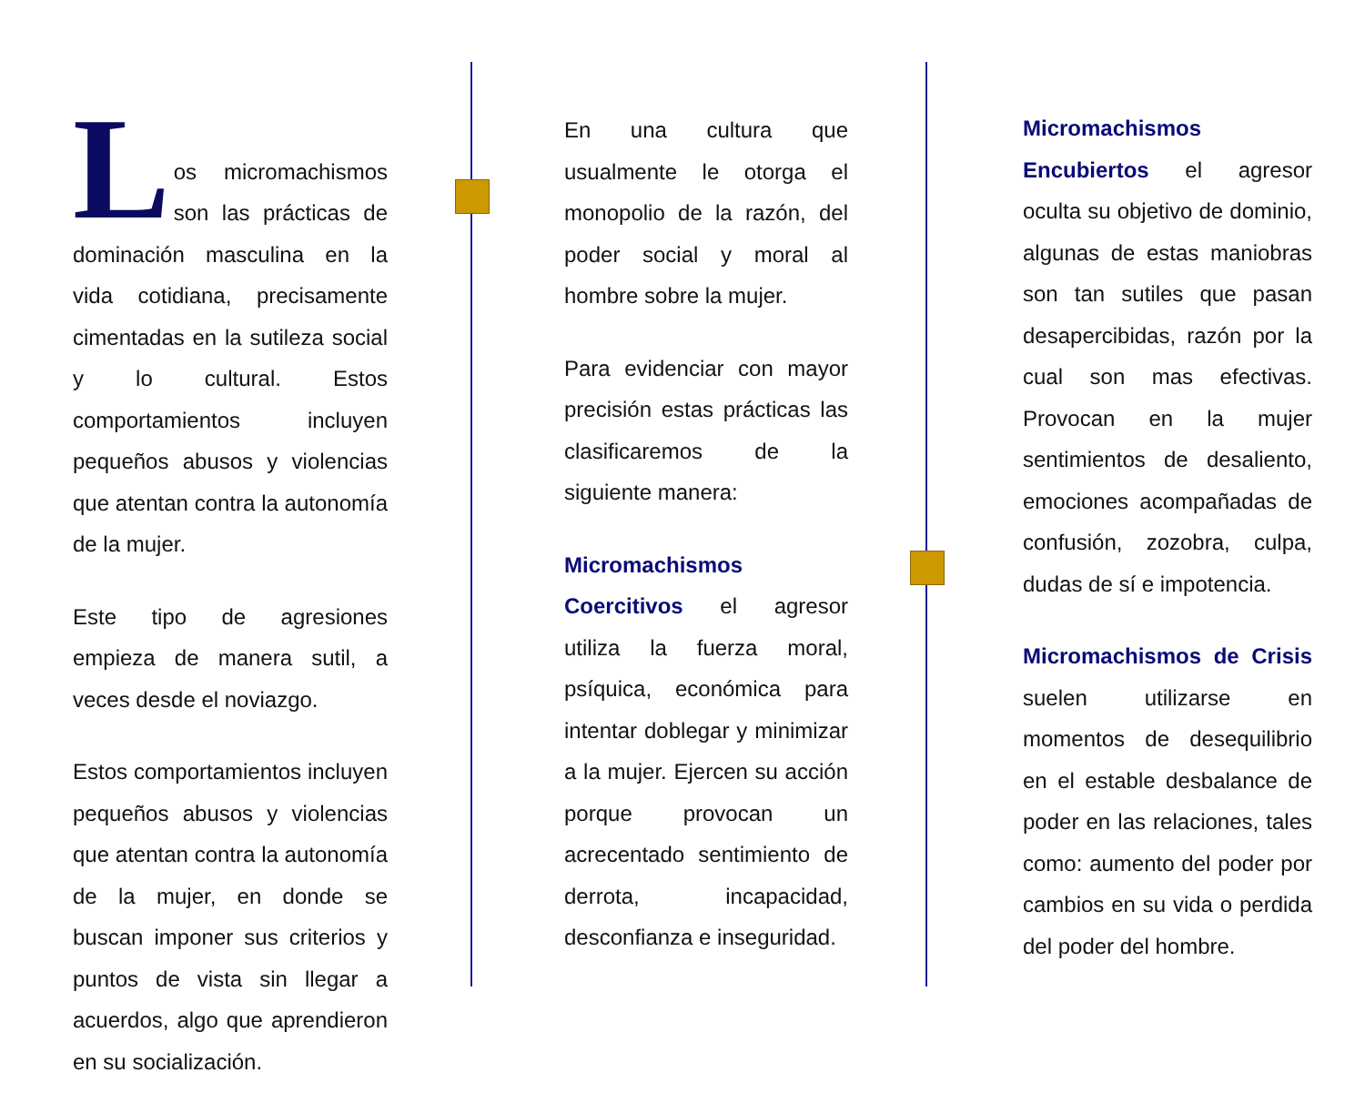L
os micromachismos son las prácticas de dominación masculina en la vida cotidiana, precisamente cimentadas en la sutileza social y lo cultural. Estos comportamientos incluyen pequeños abusos y violencias que atentan contra la autonomía de la mujer.
Este tipo de agresiones empieza de manera sutil, a veces desde el noviazgo.
Estos comportamientos incluyen pequeños abusos y violencias que atentan contra la autonomía de la mujer, en donde se buscan imponer sus criterios y puntos de vista sin llegar a acuerdos, algo que aprendieron en su socialización.
En una cultura que usualmente le otorga el monopolio de la razón, del poder social y moral al hombre sobre la mujer.
Para evidenciar con mayor precisión estas prácticas las clasificaremos de la siguiente manera:
Micromachismos Coercitivos el agresor utiliza la fuerza moral, psíquica, económica para intentar doblegar y minimizar a la mujer. Ejercen su acción porque provocan un acrecentado sentimiento de derrota, incapacidad, desconfianza e inseguridad.
Micromachismos Encubiertos el agresor oculta su objetivo de dominio, algunas de estas maniobras son tan sutiles que pasan desapercibidas, razón por la cual son mas efectivas. Provocan en la mujer sentimientos de desaliento, emociones acompañadas de confusión, zozobra, culpa, dudas de sí e impotencia.
Micromachismos de Crisis suelen utilizarse en momentos de desequilibrio en el estable desbalance de poder en las relaciones, tales como: aumento del poder por cambios en su vida o perdida del poder del hombre.